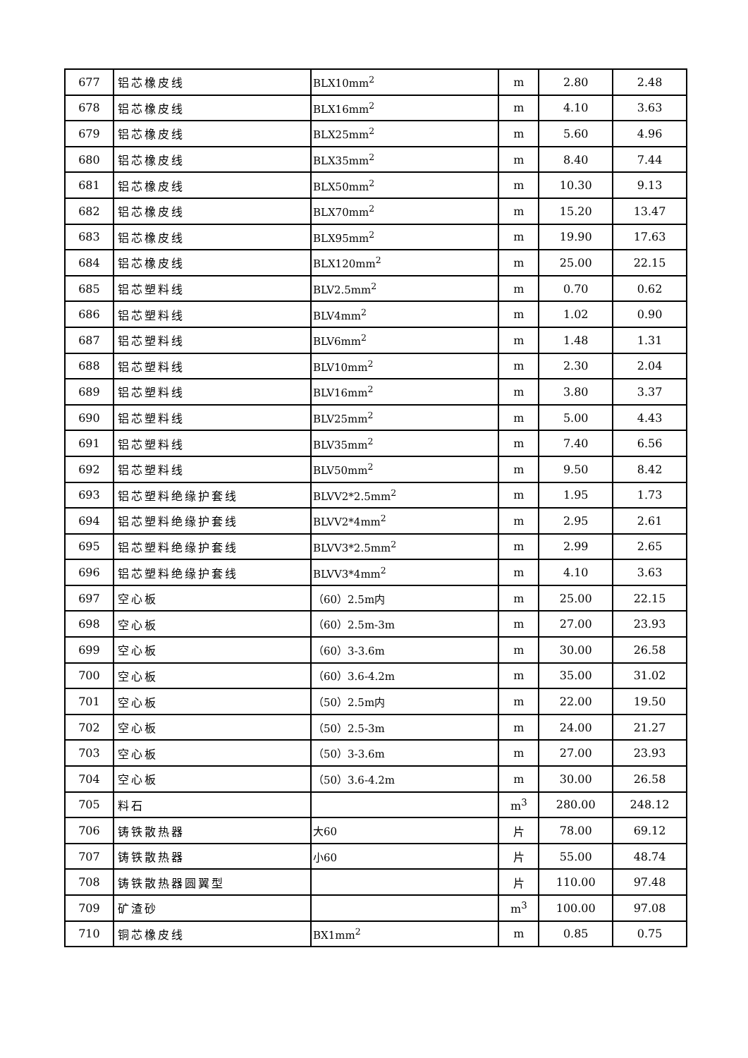| 677 | 铝芯橡皮线 | BLX10mm<sup>2</sup> | m | 2.80 | 2.48 |
| 678 | 铝芯橡皮线 | BLX16mm<sup>2</sup> | m | 4.10 | 3.63 |
| 679 | 铝芯橡皮线 | BLX25mm<sup>2</sup> | m | 5.60 | 4.96 |
| 680 | 铝芯橡皮线 | BLX35mm<sup>2</sup> | m | 8.40 | 7.44 |
| 681 | 铝芯橡皮线 | BLX50mm<sup>2</sup> | m | 10.30 | 9.13 |
| 682 | 铝芯橡皮线 | BLX70mm<sup>2</sup> | m | 15.20 | 13.47 |
| 683 | 铝芯橡皮线 | BLX95mm<sup>2</sup> | m | 19.90 | 17.63 |
| 684 | 铝芯橡皮线 | BLX120mm<sup>2</sup> | m | 25.00 | 22.15 |
| 685 | 铝芯塑料线 | BLV2.5mm<sup>2</sup> | m | 0.70 | 0.62 |
| 686 | 铝芯塑料线 | BLV4mm<sup>2</sup> | m | 1.02 | 0.90 |
| 687 | 铝芯塑料线 | BLV6mm<sup>2</sup> | m | 1.48 | 1.31 |
| 688 | 铝芯塑料线 | BLV10mm<sup>2</sup> | m | 2.30 | 2.04 |
| 689 | 铝芯塑料线 | BLV16mm<sup>2</sup> | m | 3.80 | 3.37 |
| 690 | 铝芯塑料线 | BLV25mm<sup>2</sup> | m | 5.00 | 4.43 |
| 691 | 铝芯塑料线 | BLV35mm<sup>2</sup> | m | 7.40 | 6.56 |
| 692 | 铝芯塑料线 | BLV50mm<sup>2</sup> | m | 9.50 | 8.42 |
| 693 | 铝芯塑料绝缘护套线 | BLVV2*2.5mm<sup>2</sup> | m | 1.95 | 1.73 |
| 694 | 铝芯塑料绝缘护套线 | BLVV2*4mm<sup>2</sup> | m | 2.95 | 2.61 |
| 695 | 铝芯塑料绝缘护套线 | BLVV3*2.5mm<sup>2</sup> | m | 2.99 | 2.65 |
| 696 | 铝芯塑料绝缘护套线 | BLVV3*4mm<sup>2</sup> | m | 4.10 | 3.63 |
| 697 | 空心板 | （60）2.5m内 | m | 25.00 | 22.15 |
| 698 | 空心板 | （60）2.5m-3m | m | 27.00 | 23.93 |
| 699 | 空心板 | （60）3-3.6m | m | 30.00 | 26.58 |
| 700 | 空心板 | （60）3.6-4.2m | m | 35.00 | 31.02 |
| 701 | 空心板 | （50）2.5m内 | m | 22.00 | 19.50 |
| 702 | 空心板 | （50）2.5-3m | m | 24.00 | 21.27 |
| 703 | 空心板 | （50）3-3.6m | m | 27.00 | 23.93 |
| 704 | 空心板 | （50）3.6-4.2m | m | 30.00 | 26.58 |
| 705 | 料石 | | m<sup>3</sup> | 280.00 | 248.12 |
| 706 | 铸铁散热器 | 大60 | 片 | 78.00 | 69.12 |
| 707 | 铸铁散热器 | 小60 | 片 | 55.00 | 48.74 |
| 708 | 铸铁散热器圆翼型 | | 片 | 110.00 | 97.48 |
| 709 | 矿渣砂 | | m<sup>3</sup> | 100.00 | 97.08 |
| 710 | 铜芯橡皮线 | BX1mm<sup>2</sup> | m | 0.85 | 0.75 |